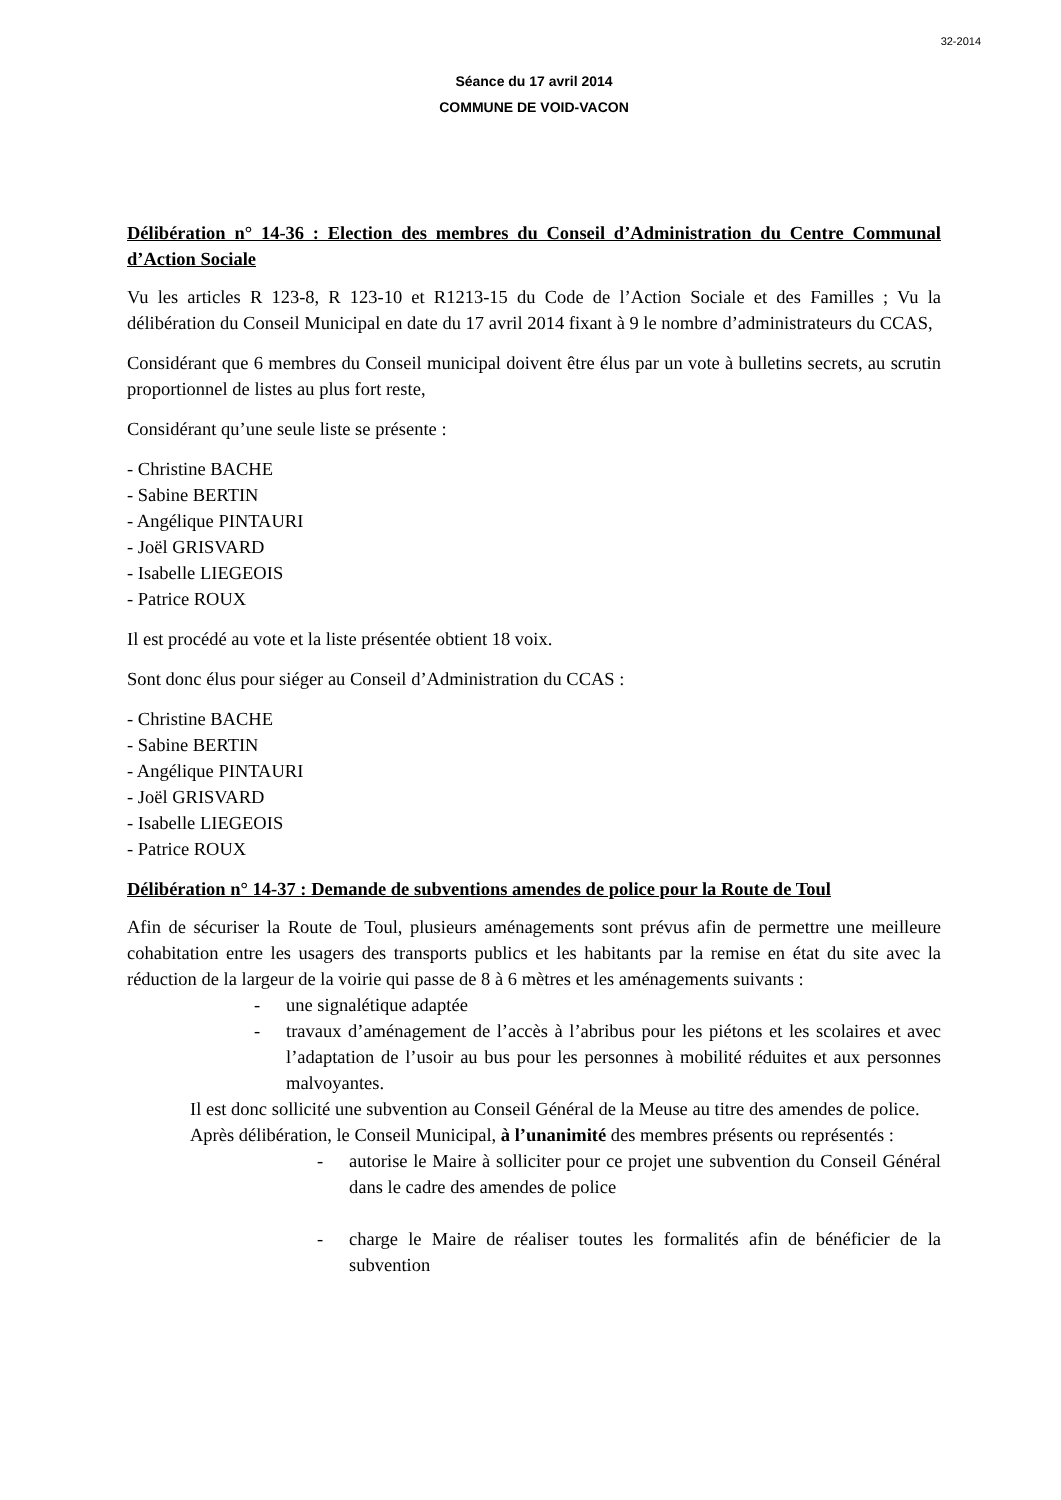32-2014
Séance du 17 avril 2014
COMMUNE DE VOID-VACON
Délibération n° 14-36 : Election des membres du Conseil d’Administration du Centre Communal d’Action Sociale
Vu les articles R 123-8, R 123-10 et R1213-15 du Code de l’Action Sociale et des Familles ; Vu la délibération du Conseil Municipal en date du 17 avril 2014 fixant à 9 le nombre d’administrateurs du CCAS,
Considérant que 6 membres du Conseil municipal doivent être élus par un vote à bulletins secrets, au scrutin proportionnel de listes au plus fort reste,
Considérant qu’une seule liste se présente :
- Christine BACHE
- Sabine BERTIN
- Angélique PINTAURI
- Joël GRISVARD
- Isabelle LIEGEOIS
- Patrice ROUX
Il est procédé au vote et la liste présentée obtient 18 voix.
Sont donc élus pour siéger au Conseil d’Administration du CCAS :
- Christine BACHE
- Sabine BERTIN
- Angélique PINTAURI
- Joël GRISVARD
- Isabelle LIEGEOIS
- Patrice ROUX
Délibération n° 14-37 : Demande de subventions amendes de police pour la Route de Toul
Afin de sécuriser la Route de Toul, plusieurs aménagements sont prévus afin de permettre une meilleure cohabitation entre les usagers des transports publics et les habitants par la remise en état du site avec la réduction de la largeur de la voirie qui passe de 8 à 6 mètres et les aménagements suivants :
- une signalétique adaptée
- travaux d’aménagement de l’accès à l’abribus pour les piétons et les scolaires et avec l’adaptation de l’usoir au bus pour les personnes à mobilité réduites et aux personnes malvoyantes.
Il est donc sollicité une subvention au Conseil Général de la Meuse au titre des amendes de police.
Après délibération, le Conseil Municipal, à l’unanimité des membres présents ou représentés :
- autorise le Maire à solliciter pour ce projet une subvention du Conseil Général dans le cadre des amendes de police
- charge le Maire de réaliser toutes les formalités afin de bénéficier de la subvention